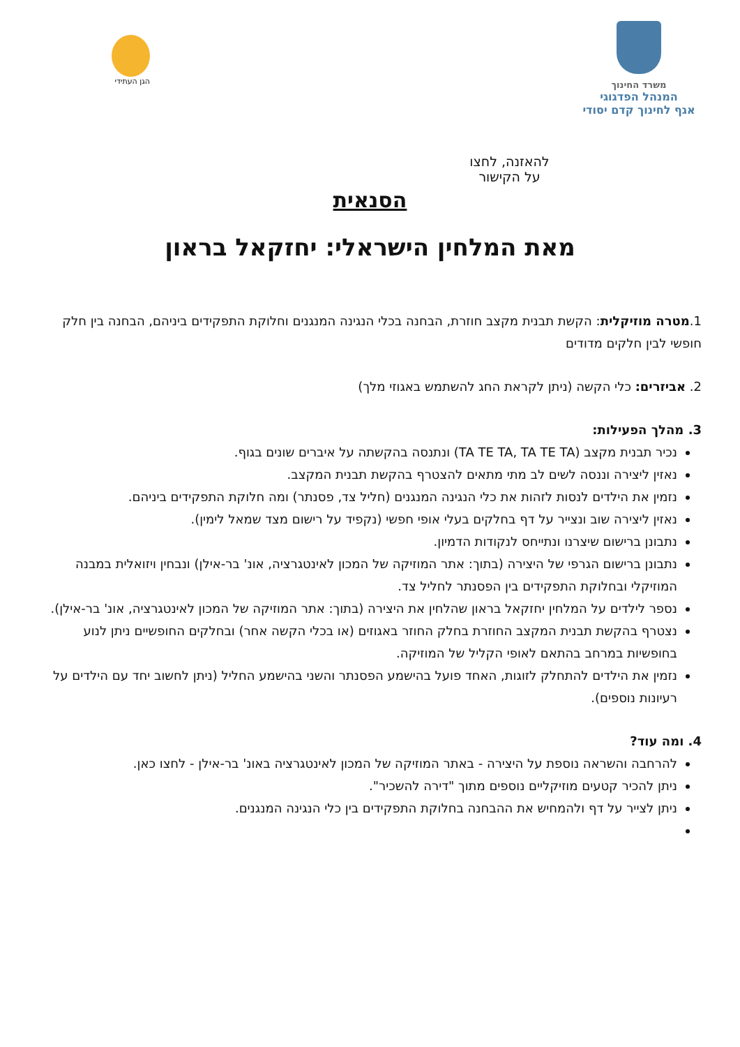משרד החינוך
המנהל הפדגוגי
אגף לחינוך קדם יסודי
הגן העתידי
להאזנה, לחצו
על הקישור
הסנאית
מאת המלחין הישראלי: יחזקאל בראון
1.מטרה מוזיקלית: הקשת תבנית מקצב חוזרת, הבחנה בכלי הנגינה המנגנים וחלוקת התפקידים ביניהם, הבחנה בין חלק חופשי לבין חלקים מדודים
2. אביזרים: כלי הקשה (ניתן לקראת החג להשתמש באגוזי מלך)
3. מהלך הפעילות:
נכיר תבנית מקצב (TA TE TA, TA TE TA) ונתנסה בהקשתה על איברים שונים בגוף.
נאזין ליצירה וננסה לשים לב מתי מתאים להצטרף בהקשת תבנית המקצב.
נזמין את הילדים לנסות לזהות את כלי הנגינה המנגנים (חליל צד, פסנתר) ומה חלוקת התפקידים ביניהם.
נאזין ליצירה שוב ונצייר על דף בחלקים בעלי אופי חפשי (נקפיד על רישום מצד שמאל לימין).
נתבונן ברישום שיצרנו ונתייחס לנקודות הדמיון.
נתבונן ברישום הגרפי של היצירה (בתוך: אתר המוזיקה של המכון לאינטגרציה, אונ' בר-אילן) ונבחין ויזואלית במבנה המוזיקלי ובחלוקת התפקידים בין הפסנתר לחליל צד.
נספר לילדים על המלחין יחזקאל בראון שהלחין את היצירה (בתוך: אתר המוזיקה של המכון לאינטגרציה, אונ' בר-אילן).
נצטרף בהקשת תבנית המקצב החוזרת בחלק החוזר באגוזים (או בכלי הקשה אחר) ובחלקים החופשיים ניתן לנוע בחופשיות במרחב בהתאם לאופי הקליל של המוזיקה.
נזמין את הילדים להתחלק לזוגות, האחד פועל בהישמע הפסנתר והשני בהישמע החליל (ניתן לחשוב יחד עם הילדים על רעיונות נוספים).
4. ומה עוד?
להרחבה והשראה נוספת על היצירה - באתר המוזיקה של המכון לאינטגרציה באונ' בר-אילן - לחצו כאן.
ניתן להכיר קטעים מוזיקליים נוספים מתוך "דירה להשכיר".
ניתן לצייר על דף ולהמחיש את ההבחנה בחלוקת התפקידים בין כלי הנגינה המנגנים.